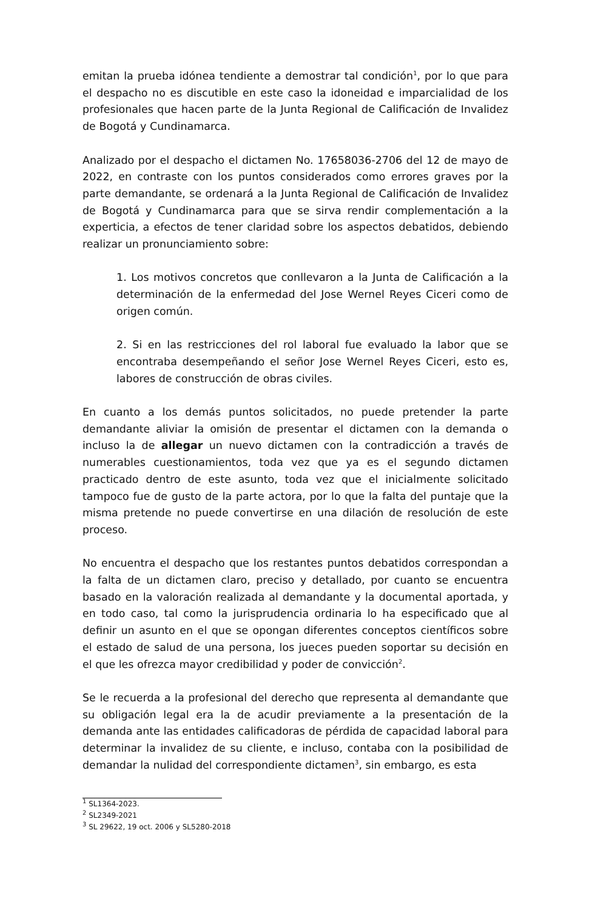emitan la prueba idónea tendiente a demostrar tal condición<sup>1</sup>, por lo que para el despacho no es discutible en este caso la idoneidad e imparcialidad de los profesionales que hacen parte de la Junta Regional de Calificación de Invalidez de Bogotá y Cundinamarca.
Analizado por el despacho el dictamen No. 17658036-2706 del 12 de mayo de 2022, en contraste con los puntos considerados como errores graves por la parte demandante, se ordenará a la Junta Regional de Calificación de Invalidez de Bogotá y Cundinamarca para que se sirva rendir complementación a la experticia, a efectos de tener claridad sobre los aspectos debatidos, debiendo realizar un pronunciamiento sobre:
1. Los motivos concretos que conllevaron a la Junta de Calificación a la determinación de la enfermedad del Jose Wernel Reyes Ciceri como de origen común.
2. Si en las restricciones del rol laboral fue evaluado la labor que se encontraba desempeñando el señor Jose Wernel Reyes Ciceri, esto es, labores de construcción de obras civiles.
En cuanto a los demás puntos solicitados, no puede pretender la parte demandante aliviar la omisión de presentar el dictamen con la demanda o incluso la de allegar un nuevo dictamen con la contradicción a través de numerables cuestionamientos, toda vez que ya es el segundo dictamen practicado dentro de este asunto, toda vez que el inicialmente solicitado tampoco fue de gusto de la parte actora, por lo que la falta del puntaje que la misma pretende no puede convertirse en una dilación de resolución de este proceso.
No encuentra el despacho que los restantes puntos debatidos correspondan a la falta de un dictamen claro, preciso y detallado, por cuanto se encuentra basado en la valoración realizada al demandante y la documental aportada, y en todo caso, tal como la jurisprudencia ordinaria lo ha especificado que al definir un asunto en el que se opongan diferentes conceptos científicos sobre el estado de salud de una persona, los jueces pueden soportar su decisión en el que les ofrezca mayor credibilidad y poder de convicción<sup>2</sup>.
Se le recuerda a la profesional del derecho que representa al demandante que su obligación legal era la de acudir previamente a la presentación de la demanda ante las entidades calificadoras de pérdida de capacidad laboral para determinar la invalidez de su cliente, e incluso, contaba con la posibilidad de demandar la nulidad del correspondiente dictamen<sup>3</sup>, sin embargo, es esta
<sup>1</sup> SL1364-2023.
<sup>2</sup> SL2349-2021
<sup>3</sup> SL 29622, 19 oct. 2006 y SL5280-2018